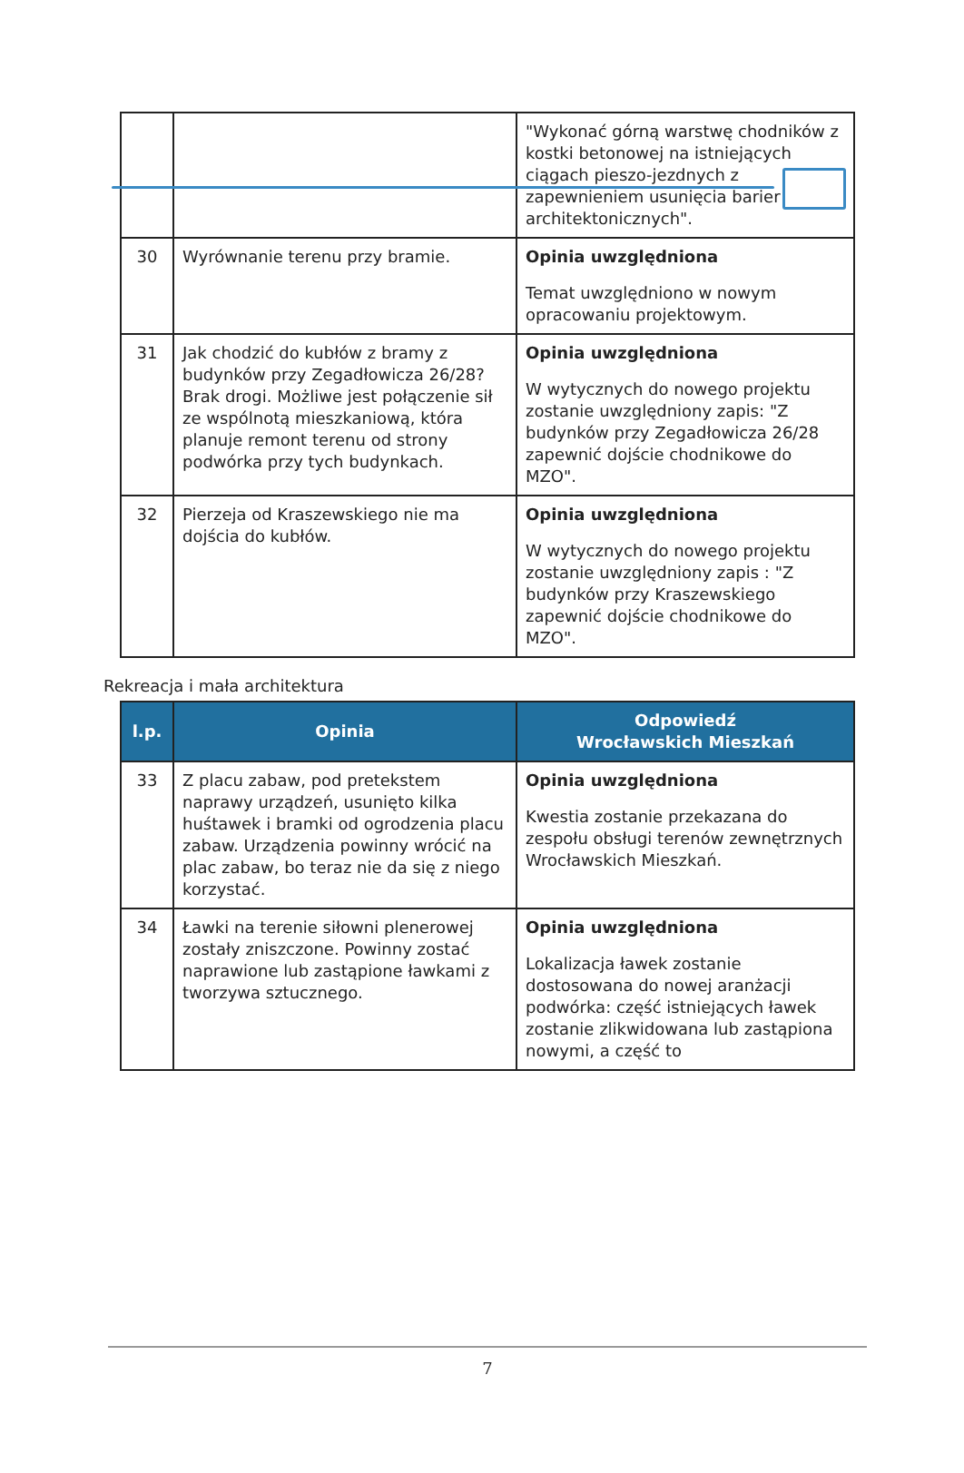| | | "Wykonać górną warstwę chodników z kostki betonowej na istniejących ciągach pieszo-jezdnych z zapewnieniem usunięcia barier architektonicznych". |
| 30 | Wyrównanie terenu przy bramie. | Opinia uwzględniona Temat uwzględniono w nowym opracowaniu projektowym. |
| 31 | Jak chodzić do kubłów z bramy z budynków przy Zegadłowicza 26/28? Brak drogi. Możliwe jest połączenie sił ze wspólnotą mieszkaniową, która planuje remont terenu od strony podwórka przy tych budynkach. | Opinia uwzględniona W wytycznych do nowego projektu zostanie uwzględniony zapis: "Z budynków przy Zegadłowicza 26/28 zapewnić dojście chodnikowe do MZO". |
| 32 | Pierzeja od Kraszewskiego nie ma dojścia do kubłów. | Opinia uwzględniona W wytycznych do nowego projektu zostanie uwzględniony zapis : "Z budynków przy Kraszewskiego zapewnić dojście chodnikowe do MZO". |
Rekreacja i mała architektura
| l.p. | Opinia | Odpowiedź Wrocławskich Mieszkań |
| --- | --- | --- |
| 33 | Z placu zabaw, pod pretekstem naprawy urządzeń, usunięto kilka huśtawek i bramki od ogrodzenia placu zabaw. Urządzenia powinny wrócić na plac zabaw, bo teraz nie da się z niego korzystać. | Opinia uwzględniona Kwestia zostanie przekazana do zespołu obsługi terenów zewnętrznych Wrocławskich Mieszkań. |
| 34 | Ławki na terenie siłowni plenerowej zostały zniszczone. Powinny zostać naprawione lub zastąpione ławkami z tworzywa sztucznego. | Opinia uwzględniona Lokalizacja ławek zostanie dostosowana do nowej aranżacji podwórka: część istniejących ławek zostanie zlikwidowana lub zastąpiona nowymi, a część to |
7